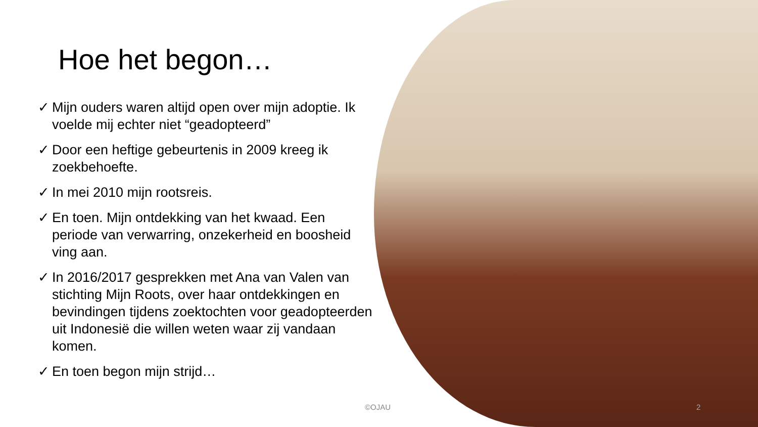Hoe het begon…
✓ Mijn ouders waren altijd open over mijn adoptie. Ik voelde mij echter niet “geadopteerd”
✓ Door een heftige gebeurtenis in 2009 kreeg ik zoekbehoefte.
✓ In mei 2010 mijn rootsreis.
✓ En toen. Mijn ontdekking van het kwaad. Een periode van verwarring, onzekerheid en boosheid ving aan.
✓ In 2016/2017 gesprekken met Ana van Valen van stichting Mijn Roots, over haar ontdekkingen en bevindingen tijdens zoektochten voor geadopteerden uit Indonesië die willen weten waar zij vandaan komen.
✓ En toen begon mijn strijd…
©OJAU 2